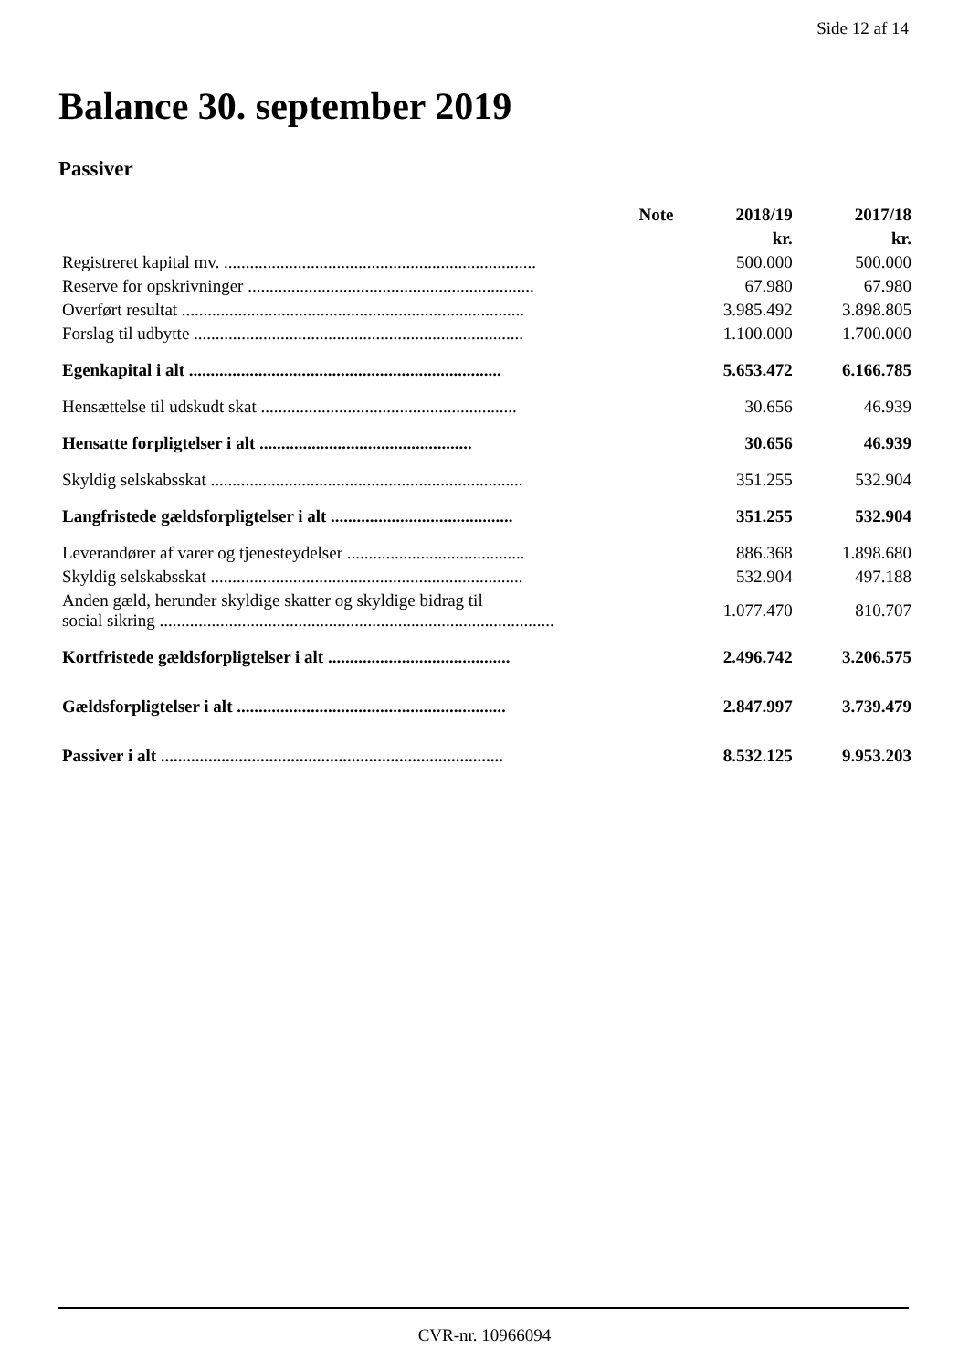Side 12 af 14
Balance 30. september 2019
Passiver
| | Note | 2018/19 | 2017/18 |
| --- | --- | --- | --- |
| | | kr. | kr. |
| Registreret kapital mv. ........................................................................ | | 500.000 | 500.000 |
| Reserve for opskrivninger .................................................................. | | 67.980 | 67.980 |
| Overført resultat ............................................................................... | | 3.985.492 | 3.898.805 |
| Forslag til udbytte ............................................................................ | | 1.100.000 | 1.700.000 |
| Egenkapital i alt ........................................................................ | | 5.653.472 | 6.166.785 |
| Hensættelse til udskudt skat ........................................................... | | 30.656 | 46.939 |
| Hensatte forpligtelser i alt ................................................. | | 30.656 | 46.939 |
| Skyldig selskabsskat ........................................................................ | | 351.255 | 532.904 |
| Langfristede gældsforpligtelser i alt .......................................... | | 351.255 | 532.904 |
| Leverandører af varer og tjenesteydelser ......................................... | | 886.368 | 1.898.680 |
| Skyldig selskabsskat ........................................................................ | | 532.904 | 497.188 |
| Anden gæld, herunder skyldige skatter og skyldige bidrag til social sikring ........................................................................................... | | 1.077.470 | 810.707 |
| Kortfristede gældsforpligtelser i alt .......................................... | | 2.496.742 | 3.206.575 |
| Gældsforpligtelser i alt .............................................................. | | 2.847.997 | 3.739.479 |
| Passiver i alt ............................................................................... | | 8.532.125 | 9.953.203 |
CVR-nr. 10966094